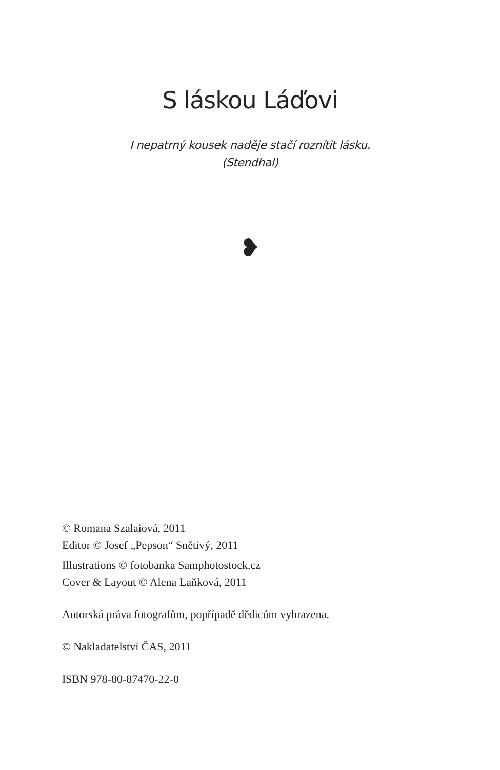S láskou Láďovi
I nepatrný kousek naděje stačí roznítit lásku.
(Stendhal)
❥
© Romana Szalaiová, 2011
Editor © Josef „Pepson“ Snětivý, 2011
Illustrations © fotobanka Samphotostock.cz
Cover & Layout © Alena Laňková, 2011
Autorská práva fotografům, popřípadě dědicům vyhrazena.
© Nakladatelství ČAS, 2011
ISBN 978-80-87470-22-0